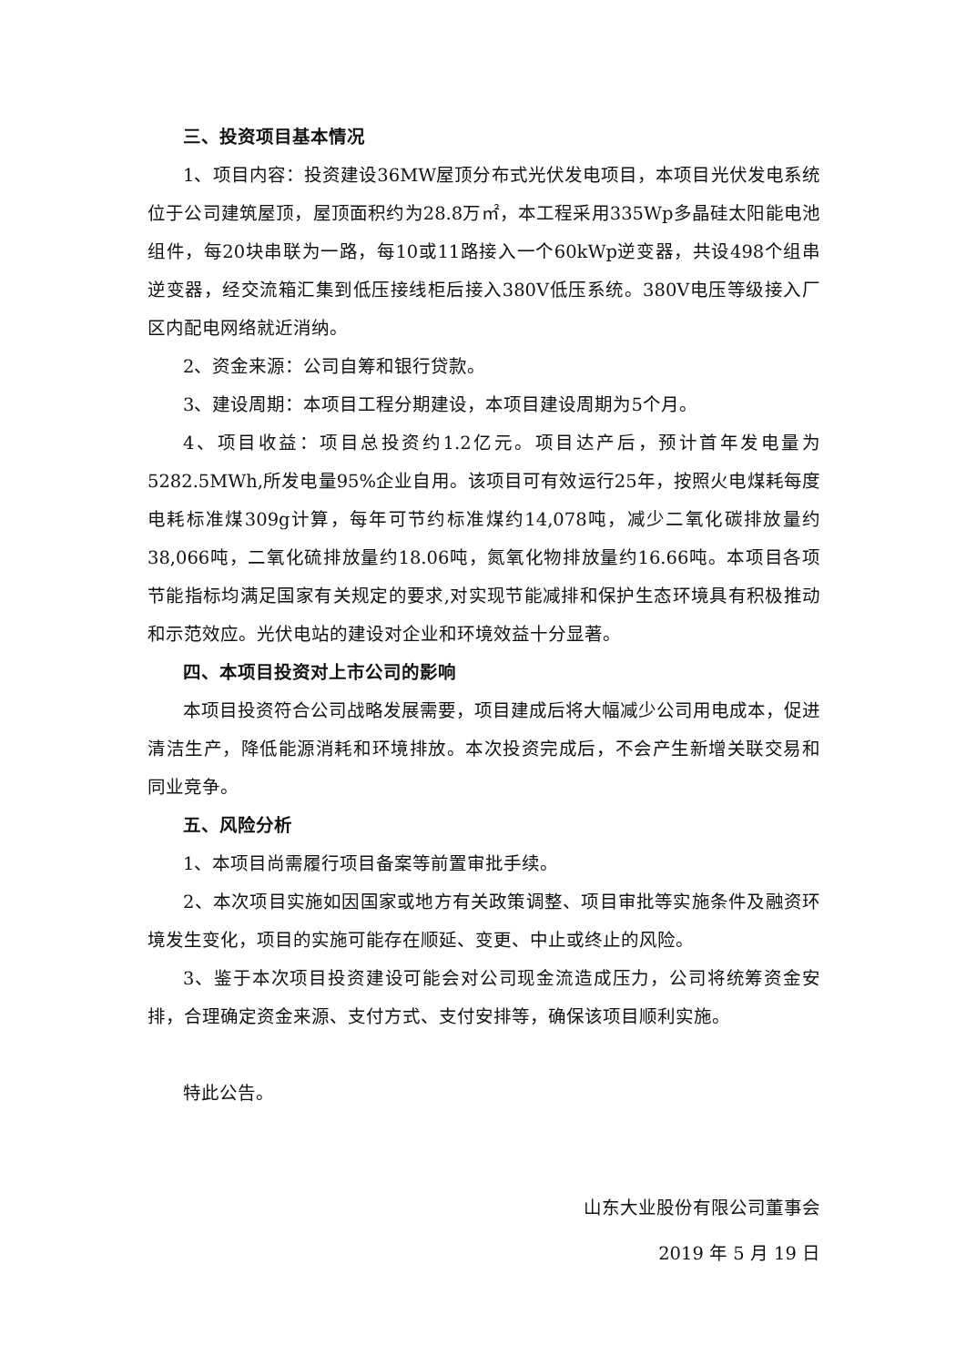三、投资项目基本情况
1、项目内容：投资建设36MW屋顶分布式光伏发电项目，本项目光伏发电系统位于公司建筑屋顶，屋顶面积约为28.8万㎡，本工程采用335Wp多晶硅太阳能电池组件，每20块串联为一路，每10或11路接入一个60kWp逆变器，共设498个组串逆变器，经交流箱汇集到低压接线柜后接入380V低压系统。380V电压等级接入厂区内配电网络就近消纳。
2、资金来源：公司自筹和银行贷款。
3、建设周期：本项目工程分期建设，本项目建设周期为5个月。
4、项目收益：项目总投资约1.2亿元。项目达产后，预计首年发电量为5282.5MWh,所发电量95%企业自用。该项目可有效运行25年，按照火电煤耗每度电耗标准煤309g计算，每年可节约标准煤约14,078吨，减少二氧化碳排放量约38,066吨，二氧化硫排放量约18.06吨，氮氧化物排放量约16.66吨。本项目各项节能指标均满足国家有关规定的要求,对实现节能减排和保护生态环境具有积极推动和示范效应。光伏电站的建设对企业和环境效益十分显著。
四、本项目投资对上市公司的影响
本项目投资符合公司战略发展需要，项目建成后将大幅减少公司用电成本，促进清洁生产，降低能源消耗和环境排放。本次投资完成后，不会产生新增关联交易和同业竞争。
五、风险分析
1、本项目尚需履行项目备案等前置审批手续。
2、本次项目实施如因国家或地方有关政策调整、项目审批等实施条件及融资环境发生变化，项目的实施可能存在顺延、变更、中止或终止的风险。
3、鉴于本次项目投资建设可能会对公司现金流造成压力，公司将统筹资金安排，合理确定资金来源、支付方式、支付安排等，确保该项目顺利实施。
特此公告。
山东大业股份有限公司董事会
2019 年 5 月 19 日